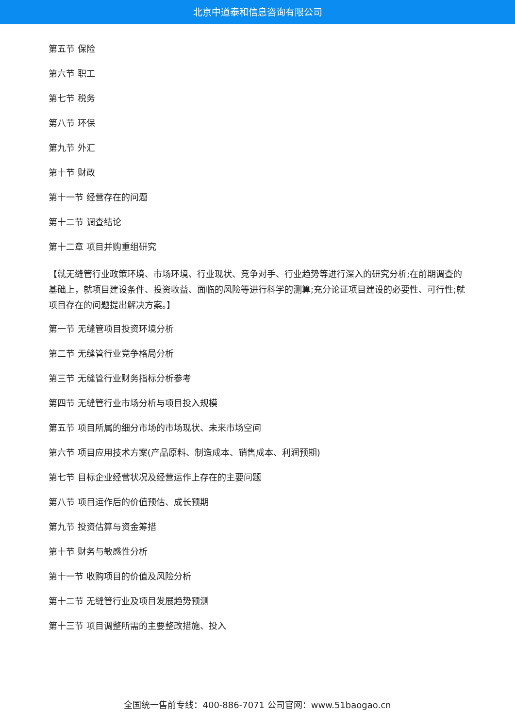北京中道泰和信息咨询有限公司
第五节 保险
第六节 职工
第七节 税务
第八节 环保
第九节 外汇
第十节 财政
第十一节 经营存在的问题
第十二节 调查结论
第十二章 项目并购重组研究
【就无缝管行业政策环境、市场环境、行业现状、竞争对手、行业趋势等进行深入的研究分析;在前期调查的基础上，就项目建设条件、投资收益、面临的风险等进行科学的测算;充分论证项目建设的必要性、可行性;就项目存在的问题提出解决方案。】
第一节 无缝管项目投资环境分析
第二节 无缝管行业竞争格局分析
第三节 无缝管行业财务指标分析参考
第四节 无缝管行业市场分析与项目投入规模
第五节 项目所属的细分市场的市场现状、未来市场空间
第六节 项目应用技术方案(产品原料、制造成本、销售成本、利润预期)
第七节 目标企业经营状况及经营运作上存在的主要问题
第八节 项目运作后的价值预估、成长预期
第九节 投资估算与资金筹措
第十节 财务与敏感性分析
第十一节 收购项目的价值及风险分析
第十二节 无缝管行业及项目发展趋势预测
第十三节 项目调整所需的主要整改措施、投入
全国统一售前专线：400-886-7071 公司官网：www.51baogao.cn